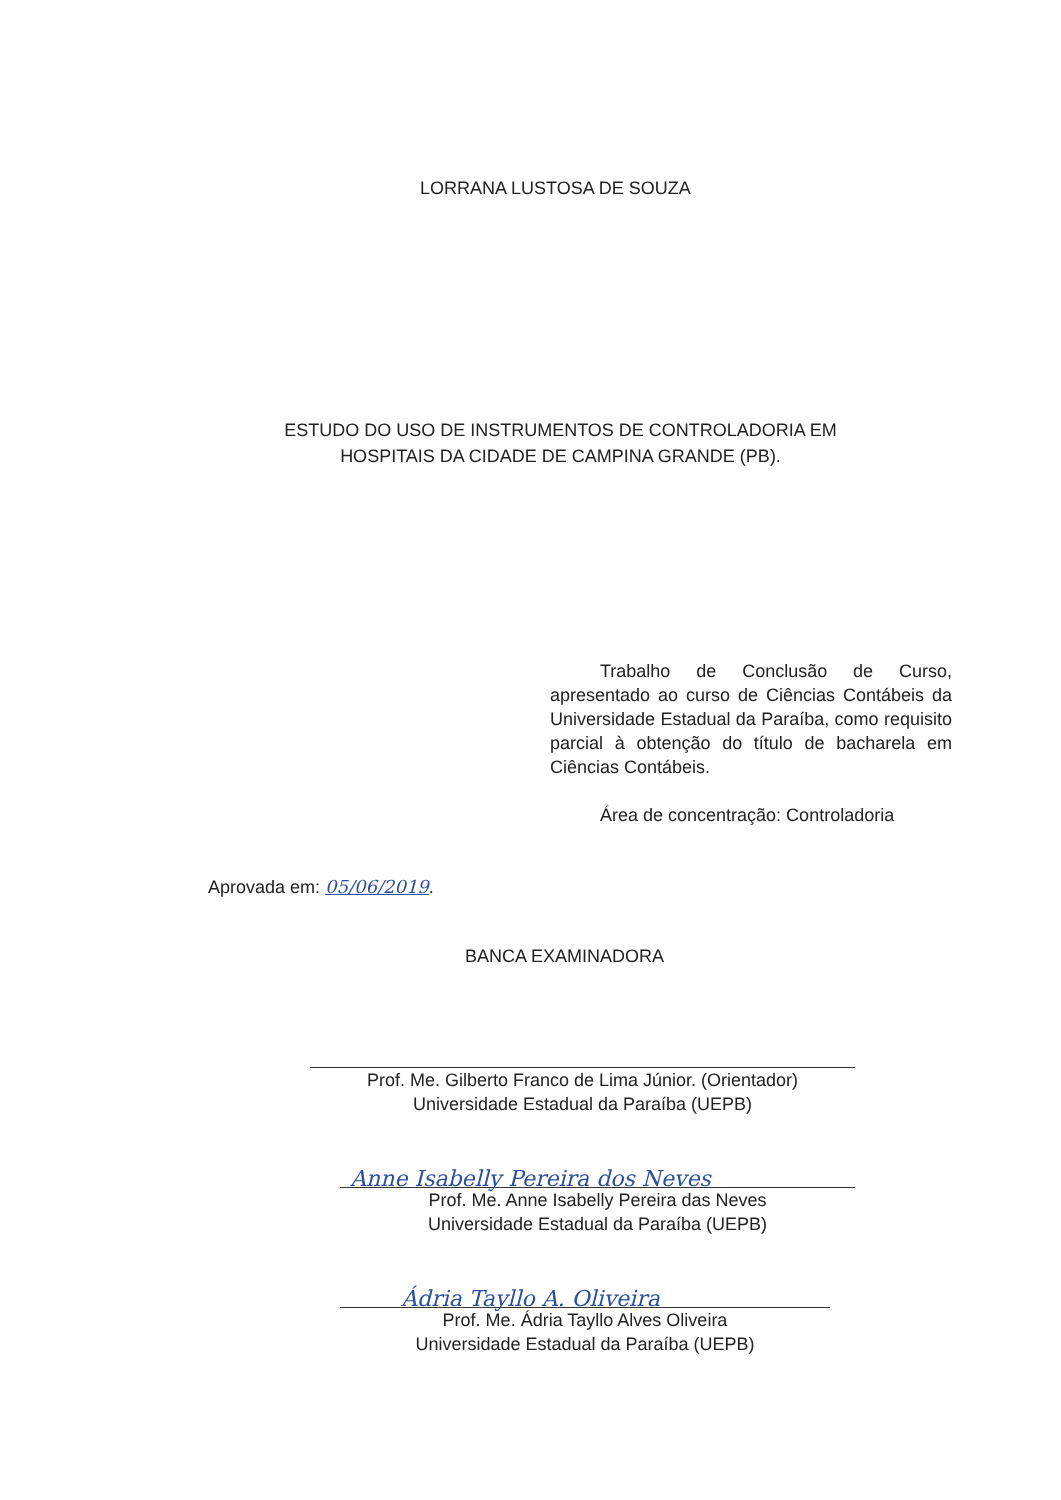LORRANA LUSTOSA DE SOUZA
ESTUDO DO USO DE INSTRUMENTOS DE CONTROLADORIA EM
HOSPITAIS DA CIDADE DE CAMPINA GRANDE (PB).
Trabalho de Conclusão de Curso, apresentado ao curso de Ciências Contábeis da Universidade Estadual da Paraíba, como requisito parcial à obtenção do título de bacharela em Ciências Contábeis.
Área de concentração: Controladoria
Aprovada em: 05/06/2019.
BANCA EXAMINADORA
Prof. Me. Gilberto Franco de Lima Júnior. (Orientador)
Universidade Estadual da Paraíba (UEPB)
Anne Isabelly Pereira dos Neves
Prof. Me. Anne Isabelly Pereira das Neves
Universidade Estadual da Paraíba (UEPB)
Ádria Tayllo A. Oliveira
Prof. Me. Ádria Tayllo Alves Oliveira
Universidade Estadual da Paraíba (UEPB)